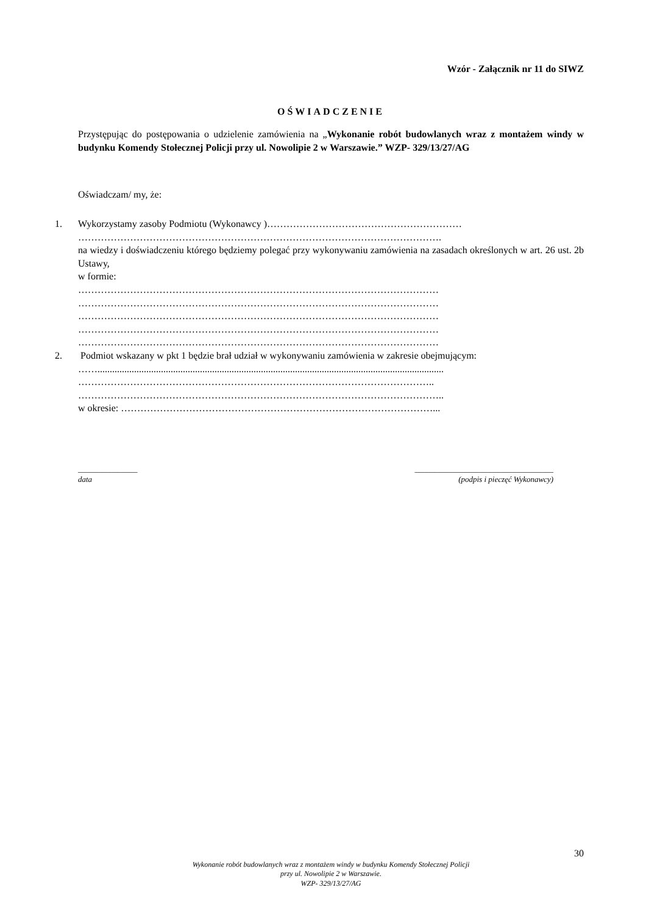Wzór - Załącznik nr 11 do SIWZ
OŚWIADCZENIE
Przystępując do postępowania o udzielenie zamówienia na „Wykonanie robót budowlanych wraz z montażem windy w budynku Komendy Stołecznej Policji przy ul. Nowolipie 2 w Warszawie.” WZP- 329/13/27/AG
Oświadczam/ my, że:
1. Wykorzystamy zasoby Podmiotu (Wykonawcy )……………………………………………………
………………………………………………………………………………………………….
na wiedzy i doświadczeniu którego będziemy polegać przy wykonywaniu zamówienia na zasadach określonych w art. 26 ust. 2b Ustawy,
w formie:
…………………………………………………………………………………………………
…………………………………………………………………………………………………
…………………………………………………………………………………………………
…………………………………………………………………………………………………
…………………………………………………………………………………………………
2. Podmiot wskazany w pkt 1 będzie brał udział w wykonywaniu zamówienia w zakresie obejmującym:
……..............................................................................................................................................
………………………………………………………………………………………………..
…………………………………………………………………………………………………..
w okresie: ……………………………………………………………………………………...
_______________
data
___________________________________
(podpis i pieczęć Wykonawcy)
30
Wykonanie robót budowlanych wraz z montażem windy w budynku Komendy Stołecznej Policji
przy ul. Nowolipie 2 w Warszawie.
WZP- 329/13/27/AG